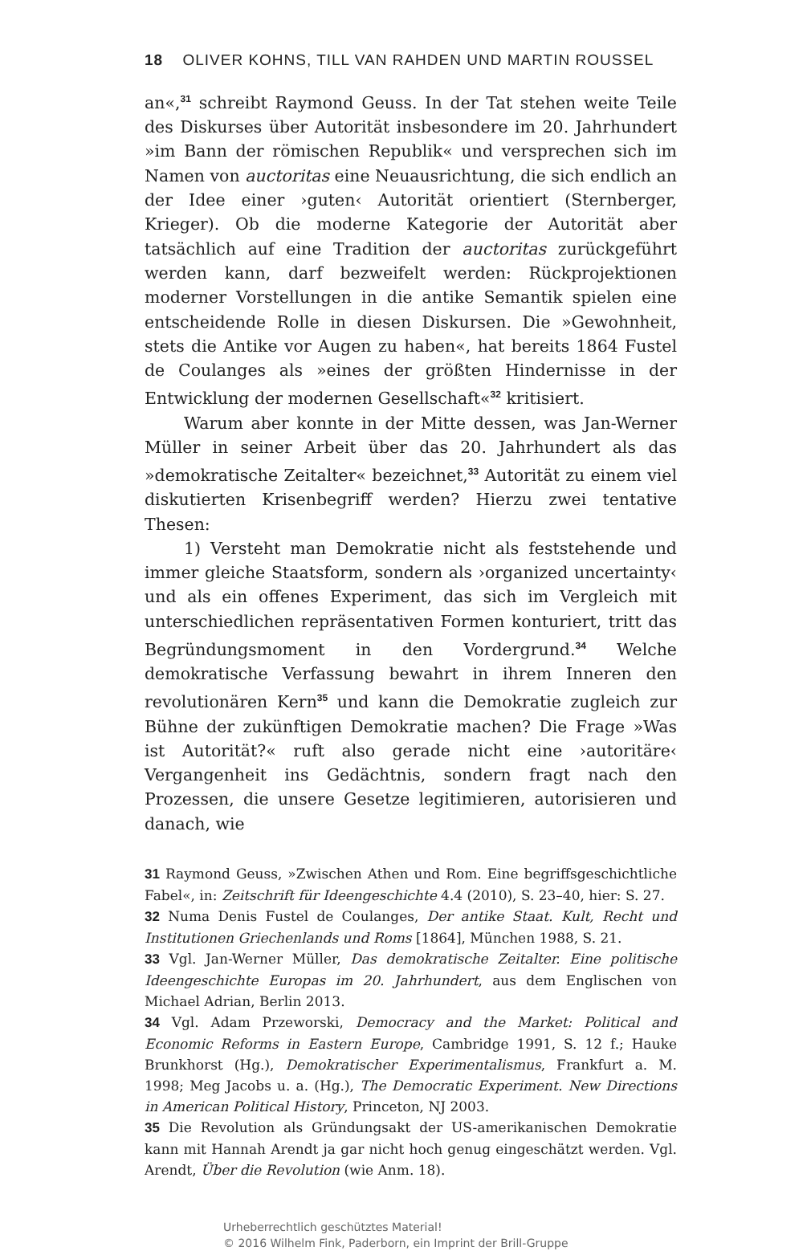18 OLIVER KOHNS, TILL VAN RAHDEN UND MARTIN ROUSSEL
an«,<sup>31</sup> schreibt Raymond Geuss. In der Tat stehen weite Teile des Diskurses über Autorität insbesondere im 20. Jahrhundert »im Bann der römischen Republik« und versprechen sich im Namen von auctoritas eine Neuausrichtung, die sich endlich an der Idee einer ›guten‹ Autorität orientiert (Sternberger, Krieger). Ob die moderne Kategorie der Autorität aber tatsächlich auf eine Tradition der auctoritas zurückgeführt werden kann, darf bezweifelt werden: Rückprojektionen moderner Vorstellungen in die antike Semantik spielen eine entscheidende Rolle in diesen Diskursen. Die »Gewohnheit, stets die Antike vor Augen zu haben«, hat bereits 1864 Fustel de Coulanges als »eines der größten Hindernisse in der Entwicklung der modernen Gesellschaft«<sup>32</sup> kritisiert.
Warum aber konnte in der Mitte dessen, was Jan-Werner Müller in seiner Arbeit über das 20. Jahrhundert als das »demokratische Zeitalter« bezeichnet,<sup>33</sup> Autorität zu einem viel diskutierten Krisenbegriff werden? Hierzu zwei tentative Thesen:
1) Versteht man Demokratie nicht als feststehende und immer gleiche Staatsform, sondern als ›organized uncertainty‹ und als ein offenes Experiment, das sich im Vergleich mit unterschiedlichen repräsentativen Formen konturiert, tritt das Begründungsmoment in den Vordergrund.<sup>34</sup> Welche demokratische Verfassung bewahrt in ihrem Inneren den revolutionären Kern<sup>35</sup> und kann die Demokratie zugleich zur Bühne der zukünftigen Demokratie machen? Die Frage »Was ist Autorität?« ruft also gerade nicht eine ›autoritäre‹ Vergangenheit ins Gedächtnis, sondern fragt nach den Prozessen, die unsere Gesetze legitimieren, autorisieren und danach, wie
31 Raymond Geuss, »Zwischen Athen und Rom. Eine begriffsgeschichtliche Fabel«, in: Zeitschrift für Ideengeschichte 4.4 (2010), S. 23–40, hier: S. 27.
32 Numa Denis Fustel de Coulanges, Der antike Staat. Kult, Recht und Institutionen Griechenlands und Roms [1864], München 1988, S. 21.
33 Vgl. Jan-Werner Müller, Das demokratische Zeitalter. Eine politische Ideengeschichte Europas im 20. Jahrhundert, aus dem Englischen von Michael Adrian, Berlin 2013.
34 Vgl. Adam Przeworski, Democracy and the Market: Political and Economic Reforms in Eastern Europe, Cambridge 1991, S. 12 f.; Hauke Brunkhorst (Hg.), Demokratischer Experimentalismus, Frankfurt a. M. 1998; Meg Jacobs u. a. (Hg.), The Democratic Experiment. New Directions in American Political History, Princeton, NJ 2003.
35 Die Revolution als Gründungsakt der US-amerikanischen Demokratie kann mit Hannah Arendt ja gar nicht hoch genug eingeschätzt werden. Vgl. Arendt, Über die Revolution (wie Anm. 18).
Urheberrechtlich geschütztes Material!
© 2016 Wilhelm Fink, Paderborn, ein Imprint der Brill-Gruppe